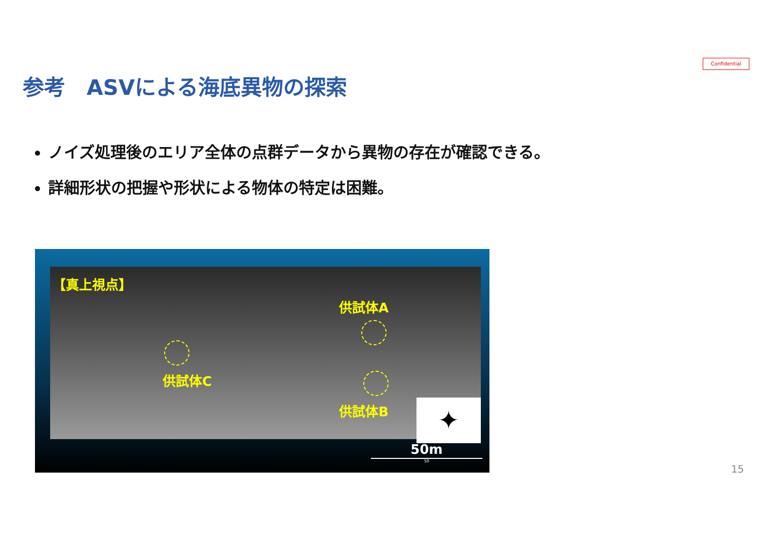Confidential
参考　ASVによる海底異物の探索
ノイズ処理後のエリア全体の点群データから異物の存在が確認できる。
詳細形状の把握や形状による物体の特定は困難。
【真上視点】
供試体A
供試体C
供試体B ✦
50m
50
15